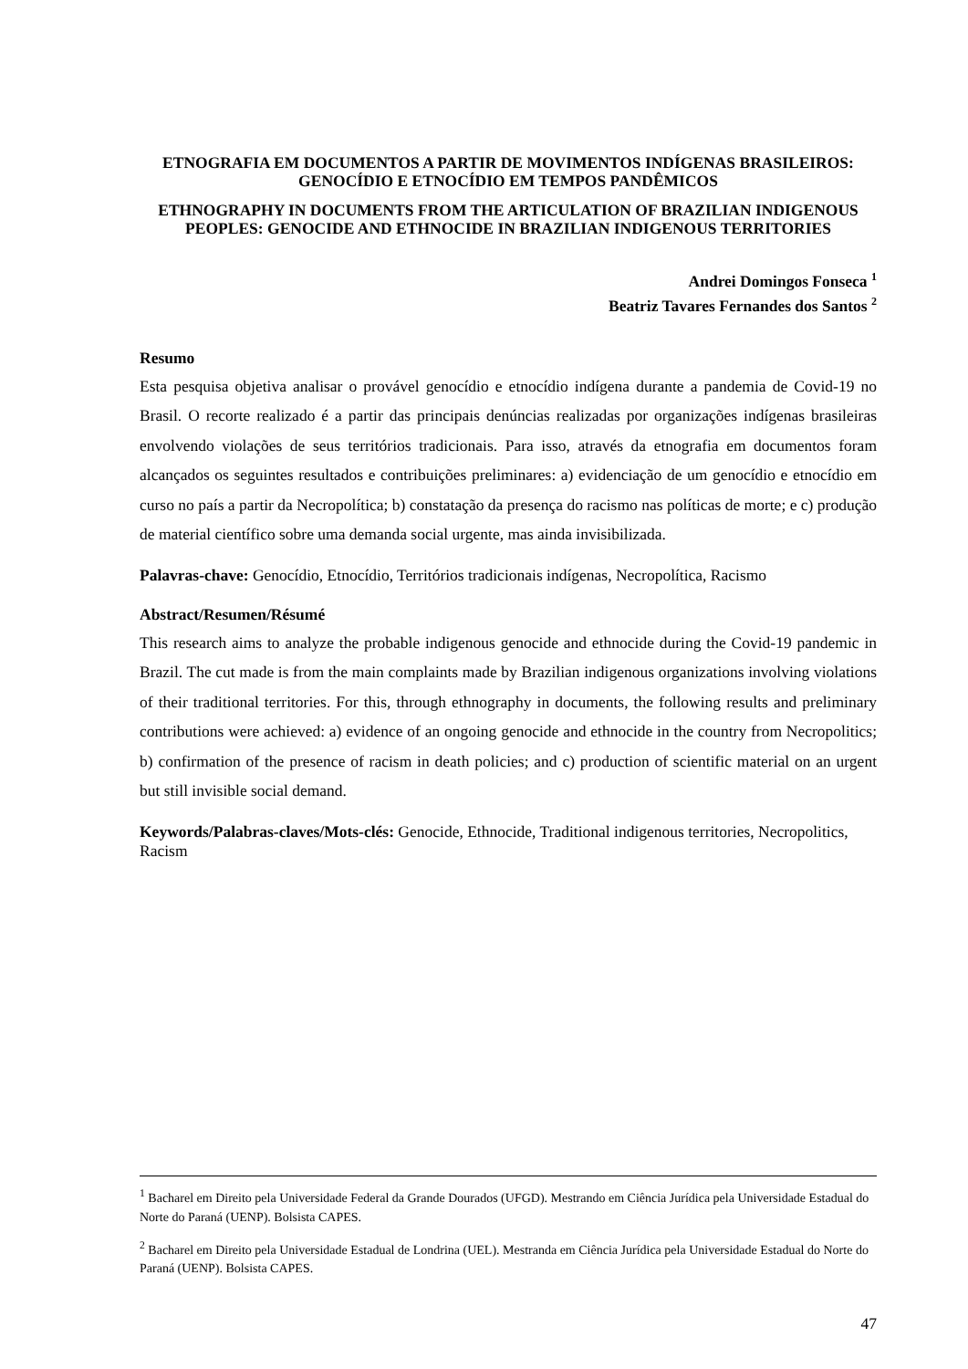ETNOGRAFIA EM DOCUMENTOS A PARTIR DE MOVIMENTOS INDÍGENAS BRASILEIROS: GENOCÍDIO E ETNOCÍDIO EM TEMPOS PANDÊMICOS
ETHNOGRAPHY IN DOCUMENTS FROM THE ARTICULATION OF BRAZILIAN INDIGENOUS PEOPLES: GENOCIDE AND ETHNOCIDE IN BRAZILIAN INDIGENOUS TERRITORIES
Andrei Domingos Fonseca <sup>1</sup>
Beatriz Tavares Fernandes dos Santos <sup>2</sup>
Resumo
Esta pesquisa objetiva analisar o provável genocídio e etnocídio indígena durante a pandemia de Covid-19 no Brasil. O recorte realizado é a partir das principais denúncias realizadas por organizações indígenas brasileiras envolvendo violações de seus territórios tradicionais. Para isso, através da etnografia em documentos foram alcançados os seguintes resultados e contribuições preliminares: a) evidenciação de um genocídio e etnocídio em curso no país a partir da Necropolítica; b) constatação da presença do racismo nas políticas de morte; e c) produção de material científico sobre uma demanda social urgente, mas ainda invisibilizada.
Palavras-chave: Genocídio, Etnocídio, Territórios tradicionais indígenas, Necropolítica, Racismo
Abstract/Resumen/Résumé
This research aims to analyze the probable indigenous genocide and ethnocide during the Covid-19 pandemic in Brazil. The cut made is from the main complaints made by Brazilian indigenous organizations involving violations of their traditional territories. For this, through ethnography in documents, the following results and preliminary contributions were achieved: a) evidence of an ongoing genocide and ethnocide in the country from Necropolitics; b) confirmation of the presence of racism in death policies; and c) production of scientific material on an urgent but still invisible social demand.
Keywords/Palabras-claves/Mots-clés: Genocide, Ethnocide, Traditional indigenous territories, Necropolitics, Racism
<sup>1</sup> Bacharel em Direito pela Universidade Federal da Grande Dourados (UFGD). Mestrando em Ciência Jurídica pela Universidade Estadual do Norte do Paraná (UENP). Bolsista CAPES.
<sup>2</sup> Bacharel em Direito pela Universidade Estadual de Londrina (UEL). Mestranda em Ciência Jurídica pela Universidade Estadual do Norte do Paraná (UENP). Bolsista CAPES.
47